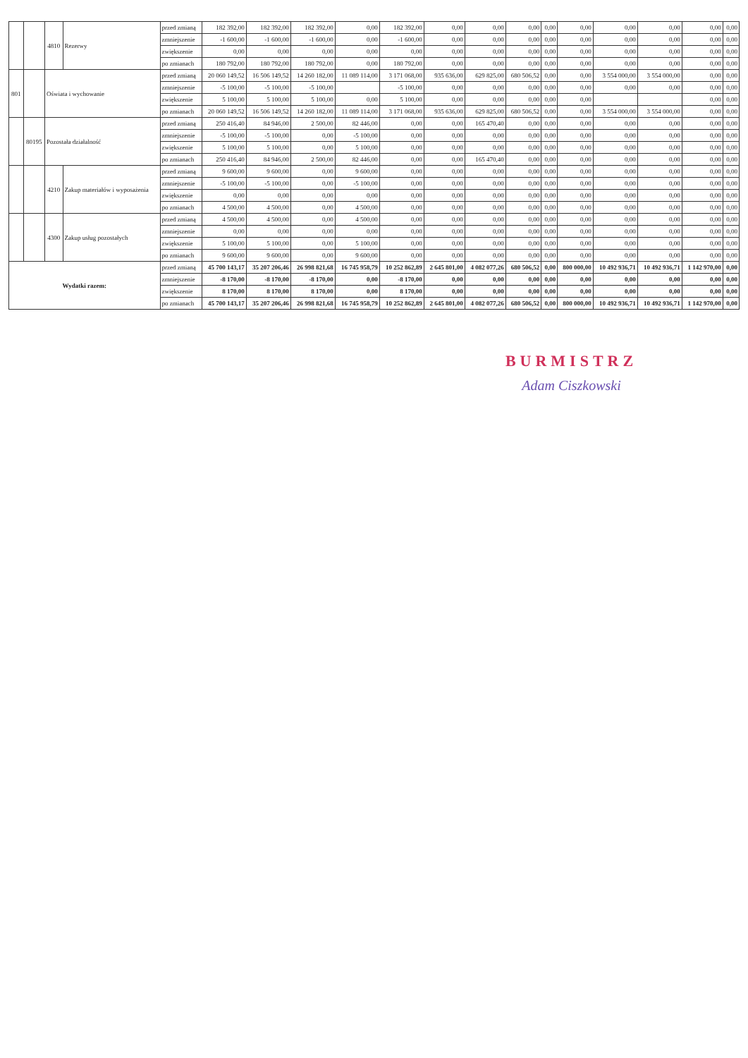| | | 4810 | Rezerwy | przed zmianą | 182 392,00 | 182 392,00 | 182 392,00 | 0,00 | 182 392,00 | 0,00 | 0,00 | 0,00 | 0,00 | 0,00 | 0,00 | 0,00 | 0,00 | 0,00 |
| | | | | zmniejszenie | -1 600,00 | -1 600,00 | -1 600,00 | 0,00 | -1 600,00 | 0,00 | 0,00 | 0,00 | 0,00 | 0,00 | 0,00 | 0,00 | 0,00 | 0,00 |
| | | | | zwiększenie | 0,00 | 0,00 | 0,00 | 0,00 | 0,00 | 0,00 | 0,00 | 0,00 | 0,00 | 0,00 | 0,00 | 0,00 | 0,00 | 0,00 |
| | | | | po zmianach | 180 792,00 | 180 792,00 | 180 792,00 | 0,00 | 180 792,00 | 0,00 | 0,00 | 0,00 | 0,00 | 0,00 | 0,00 | 0,00 | 0,00 | 0,00 |
| 801 | | Oświata i wychowanie | | przed zmianą | 20 060 149,52 | 16 506 149,52 | 14 260 182,00 | 11 089 114,00 | 3 171 068,00 | 935 636,00 | 629 825,00 | 680 506,52 | 0,00 | 0,00 | 3 554 000,00 | 3 554 000,00 | 0,00 | 0,00 |
| | | | | zmniejszenie | -5 100,00 | -5 100,00 | -5 100,00 | | -5 100,00 | 0,00 | 0,00 | 0,00 | 0,00 | 0,00 | 0,00 | 0,00 | 0,00 | 0,00 |
| | | | | zwiększenie | 5 100,00 | 5 100,00 | 5 100,00 | 0,00 | 5 100,00 | 0,00 | 0,00 | 0,00 | 0,00 | 0,00 | | | 0,00 | 0,00 |
| | | | | po zmianach | 20 060 149,52 | 16 506 149,52 | 14 260 182,00 | 11 089 114,00 | 3 171 068,00 | 935 636,00 | 629 825,00 | 680 506,52 | 0,00 | 0,00 | 3 554 000,00 | 3 554 000,00 | 0,00 | 0,00 |
| | 80195 | Pozostała działalność | | przed zmianą | 250 416,40 | 84 946,00 | 2 500,00 | 82 446,00 | 0,00 | 0,00 | 165 470,40 | 0,00 | 0,00 | 0,00 | 0,00 | 0,00 | 0,00 | 0,00 |
| | | | | zmniejszenie | -5 100,00 | -5 100,00 | 0,00 | -5 100,00 | 0,00 | 0,00 | 0,00 | 0,00 | 0,00 | 0,00 | 0,00 | 0,00 | 0,00 | 0,00 |
| | | | | zwiększenie | 5 100,00 | 5 100,00 | 0,00 | 5 100,00 | 0,00 | 0,00 | 0,00 | 0,00 | 0,00 | 0,00 | 0,00 | 0,00 | 0,00 | 0,00 |
| | | | | po zmianach | 250 416,40 | 84 946,00 | 2 500,00 | 82 446,00 | 0,00 | 0,00 | 165 470,40 | 0,00 | 0,00 | 0,00 | 0,00 | 0,00 | 0,00 | 0,00 |
| | | 4210 | Zakup materiałów i wyposażenia | przed zmianą | 9 600,00 | 9 600,00 | 0,00 | 9 600,00 | 0,00 | 0,00 | 0,00 | 0,00 | 0,00 | 0,00 | 0,00 | 0,00 | 0,00 | 0,00 |
| | | | | zmniejszenie | -5 100,00 | -5 100,00 | 0,00 | -5 100,00 | 0,00 | 0,00 | 0,00 | 0,00 | 0,00 | 0,00 | 0,00 | 0,00 | 0,00 | 0,00 |
| | | | | zwiększenie | 0,00 | 0,00 | 0,00 | 0,00 | 0,00 | 0,00 | 0,00 | 0,00 | 0,00 | 0,00 | 0,00 | 0,00 | 0,00 | 0,00 |
| | | | | po zmianach | 4 500,00 | 4 500,00 | 0,00 | 4 500,00 | 0,00 | 0,00 | 0,00 | 0,00 | 0,00 | 0,00 | 0,00 | 0,00 | 0,00 | 0,00 |
| | | 4300 | Zakup usług pozostałych | przed zmianą | 4 500,00 | 4 500,00 | 0,00 | 4 500,00 | 0,00 | 0,00 | 0,00 | 0,00 | 0,00 | 0,00 | 0,00 | 0,00 | 0,00 | 0,00 |
| | | | | zmniejszenie | 0,00 | 0,00 | 0,00 | 0,00 | 0,00 | 0,00 | 0,00 | 0,00 | 0,00 | 0,00 | 0,00 | 0,00 | 0,00 | 0,00 |
| | | | | zwiększenie | 5 100,00 | 5 100,00 | 0,00 | 5 100,00 | 0,00 | 0,00 | 0,00 | 0,00 | 0,00 | 0,00 | 0,00 | 0,00 | 0,00 | 0,00 |
| | | | | po zmianach | 9 600,00 | 9 600,00 | 0,00 | 9 600,00 | 0,00 | 0,00 | 0,00 | 0,00 | 0,00 | 0,00 | 0,00 | 0,00 | 0,00 | 0,00 |
| Wydatki razem: | | | | przed zmianą | 45 700 143,17 | 35 207 206,46 | 26 998 821,68 | 16 745 958,79 | 10 252 862,89 | 2 645 801,00 | 4 082 077,26 | 680 506,52 | 0,00 | 800 000,00 | 10 492 936,71 | 10 492 936,71 | 1 142 970,00 | 0,00 |
| | | | | zmniejszenie | -8 170,00 | -8 170,00 | -8 170,00 | 0,00 | -8 170,00 | 0,00 | 0,00 | 0,00 | 0,00 | 0,00 | 0,00 | 0,00 | 0,00 | 0,00 |
| | | | | zwiększenie | 8 170,00 | 8 170,00 | 8 170,00 | 0,00 | 8 170,00 | 0,00 | 0,00 | 0,00 | 0,00 | 0,00 | 0,00 | 0,00 | 0,00 | 0,00 |
| | | | | po zmianach | 45 700 143,17 | 35 207 206,46 | 26 998 821,68 | 16 745 958,79 | 10 252 862,89 | 2 645 801,00 | 4 082 077,26 | 680 506,52 | 0,00 | 800 000,00 | 10 492 936,71 | 10 492 936,71 | 1 142 970,00 | 0,00 |
BURMISTRZ
Adam Ciszkowski